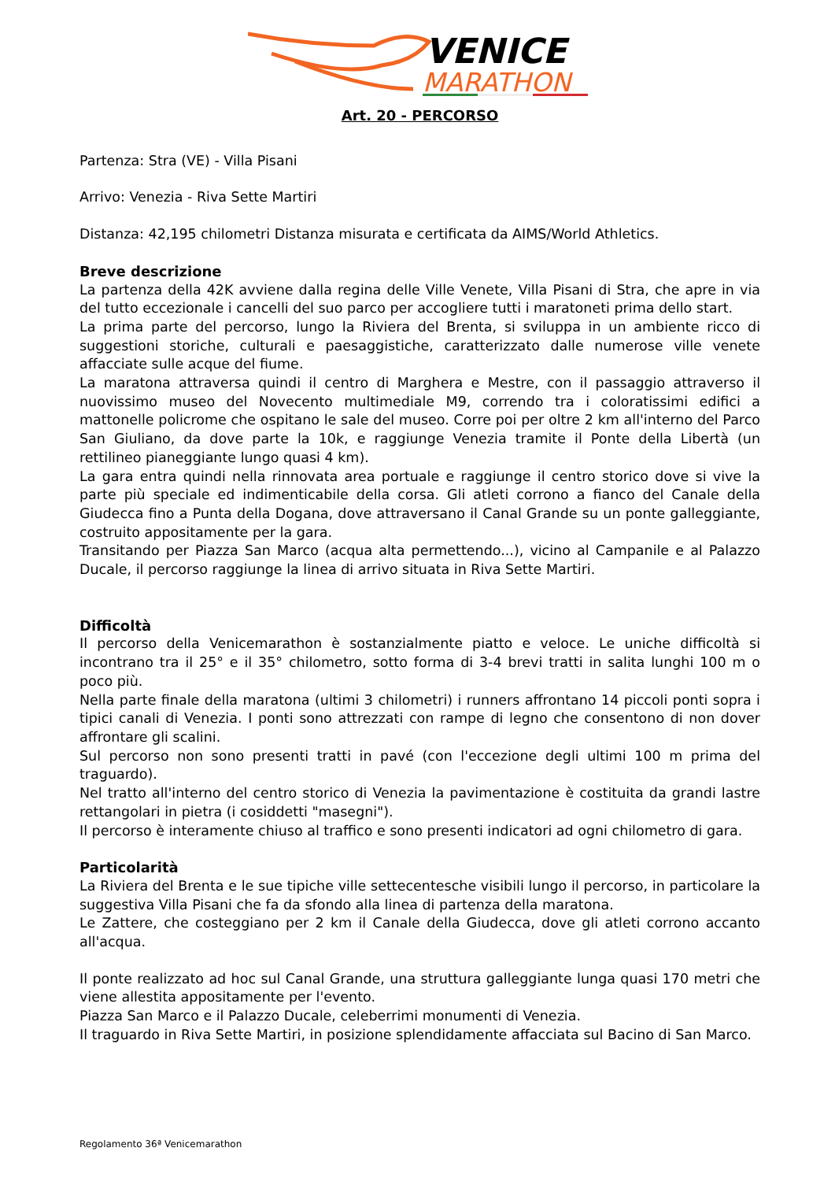VENICE
MARATHON
Art. 20 - PERCORSO
Partenza: Stra (VE) - Villa Pisani
Arrivo: Venezia - Riva Sette Martiri
Distanza: 42,195 chilometri Distanza misurata e certificata da AIMS/World Athletics.
Breve descrizione
La partenza della 42K avviene dalla regina delle Ville Venete, Villa Pisani di Stra, che apre in via del tutto eccezionale i cancelli del suo parco per accogliere tutti i maratoneti prima dello start.
La prima parte del percorso, lungo la Riviera del Brenta, si sviluppa in un ambiente ricco di suggestioni storiche, culturali e paesaggistiche, caratterizzato dalle numerose ville venete affacciate sulle acque del fiume.
La maratona attraversa quindi il centro di Marghera e Mestre, con il passaggio attraverso il nuovissimo museo del Novecento multimediale M9, correndo tra i coloratissimi edifici a mattonelle policrome che ospitano le sale del museo. Corre poi per oltre 2 km all'interno del Parco San Giuliano, da dove parte la 10k, e raggiunge Venezia tramite il Ponte della Libertà (un rettilineo pianeggiante lungo quasi 4 km).
La gara entra quindi nella rinnovata area portuale e raggiunge il centro storico dove si vive la parte più speciale ed indimenticabile della corsa. Gli atleti corrono a fianco del Canale della Giudecca fino a Punta della Dogana, dove attraversano il Canal Grande su un ponte galleggiante, costruito appositamente per la gara.
Transitando per Piazza San Marco (acqua alta permettendo...), vicino al Campanile e al Palazzo Ducale, il percorso raggiunge la linea di arrivo situata in Riva Sette Martiri.
Difficoltà
Il percorso della Venicemarathon è sostanzialmente piatto e veloce. Le uniche difficoltà si incontrano tra il 25° e il 35° chilometro, sotto forma di 3-4 brevi tratti in salita lunghi 100 m o poco più.
Nella parte finale della maratona (ultimi 3 chilometri) i runners affrontano 14 piccoli ponti sopra i tipici canali di Venezia. I ponti sono attrezzati con rampe di legno che consentono di non dover affrontare gli scalini.
Sul percorso non sono presenti tratti in pavé (con l'eccezione degli ultimi 100 m prima del traguardo).
Nel tratto all'interno del centro storico di Venezia la pavimentazione è costituita da grandi lastre rettangolari in pietra (i cosiddetti "masegni").
Il percorso è interamente chiuso al traffico e sono presenti indicatori ad ogni chilometro di gara.
Particolarità
La Riviera del Brenta e le sue tipiche ville settecentesche visibili lungo il percorso, in particolare la suggestiva Villa Pisani che fa da sfondo alla linea di partenza della maratona.
Le Zattere, che costeggiano per 2 km il Canale della Giudecca, dove gli atleti corrono accanto all'acqua.
Il ponte realizzato ad hoc sul Canal Grande, una struttura galleggiante lunga quasi 170 metri che viene allestita appositamente per l'evento.
Piazza San Marco e il Palazzo Ducale, celeberrimi monumenti di Venezia.
Il traguardo in Riva Sette Martiri, in posizione splendidamente affacciata sul Bacino di San Marco.
Regolamento 36ª Venicemarathon